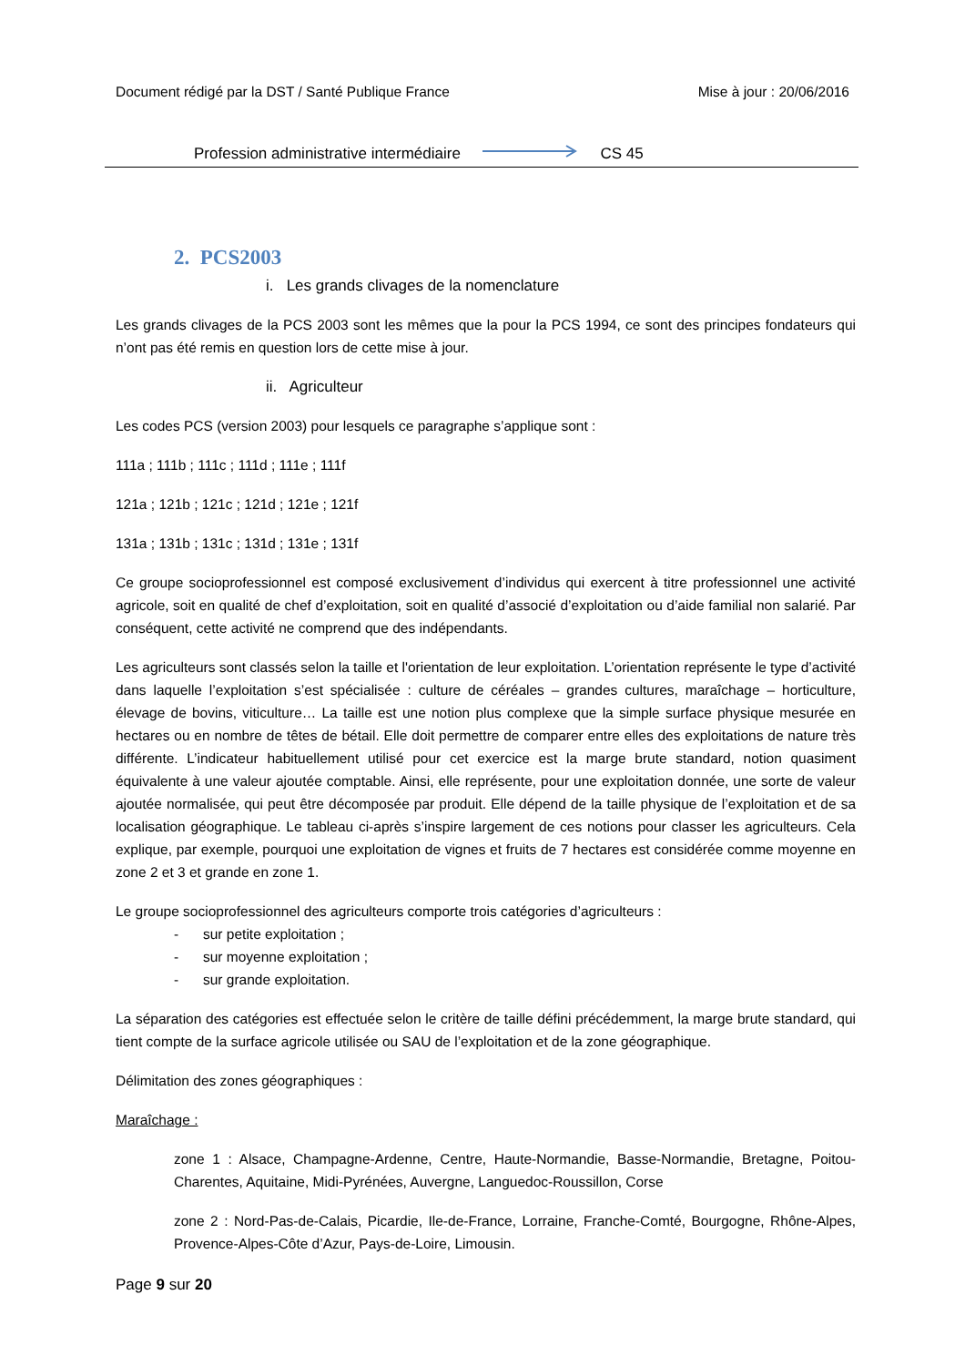Document rédigé par la DST / Santé Publique France Mise à jour : 20/06/2016
Profession administrative intermédiaire CS 45
2. PCS2003
i. Les grands clivages de la nomenclature
Les grands clivages de la PCS 2003 sont les mêmes que la pour la PCS 1994, ce sont des principes fondateurs qui n’ont pas été remis en question lors de cette mise à jour.
ii. Agriculteur
Les codes PCS (version 2003) pour lesquels ce paragraphe s’applique sont :
111a ; 111b ; 111c ; 111d ; 111e ; 111f
121a ; 121b ; 121c ; 121d ; 121e ; 121f
131a ; 131b ; 131c ; 131d ; 131e ; 131f
Ce groupe socioprofessionnel est composé exclusivement d’individus qui exercent à titre professionnel une activité agricole, soit en qualité de chef d’exploitation, soit en qualité d’associé d’exploitation ou d’aide familial non salarié. Par conséquent, cette activité ne comprend que des indépendants.
Les agriculteurs sont classés selon la taille et l'orientation de leur exploitation. L’orientation représente le type d’activité dans laquelle l’exploitation s’est spécialisée : culture de céréales – grandes cultures, maraîchage – horticulture, élevage de bovins, viticulture… La taille est une notion plus complexe que la simple surface physique mesurée en hectares ou en nombre de têtes de bétail. Elle doit permettre de comparer entre elles des exploitations de nature très différente. L’indicateur habituellement utilisé pour cet exercice est la marge brute standard, notion quasiment équivalente à une valeur ajoutée comptable. Ainsi, elle représente, pour une exploitation donnée, une sorte de valeur ajoutée normalisée, qui peut être décomposée par produit. Elle dépend de la taille physique de l’exploitation et de sa localisation géographique. Le tableau ci-après s’inspire largement de ces notions pour classer les agriculteurs. Cela explique, par exemple, pourquoi une exploitation de vignes et fruits de 7 hectares est considérée comme moyenne en zone 2 et 3 et grande en zone 1.
Le groupe socioprofessionnel des agriculteurs comporte trois catégories d’agriculteurs :
- sur petite exploitation ;
- sur moyenne exploitation ;
- sur grande exploitation.
La séparation des catégories est effectuée selon le critère de taille défini précédemment, la marge brute standard, qui tient compte de la surface agricole utilisée ou SAU de l’exploitation et de la zone géographique.
Délimitation des zones géographiques :
Maraîchage :
zone 1 : Alsace, Champagne-Ardenne, Centre, Haute-Normandie, Basse-Normandie, Bretagne, Poitou-Charentes, Aquitaine, Midi-Pyrénées, Auvergne, Languedoc-Roussillon, Corse
zone 2 : Nord-Pas-de-Calais, Picardie, Ile-de-France, Lorraine, Franche-Comté, Bourgogne, Rhône-Alpes, Provence-Alpes-Côte d’Azur, Pays-de-Loire, Limousin.
Page 9 sur 20